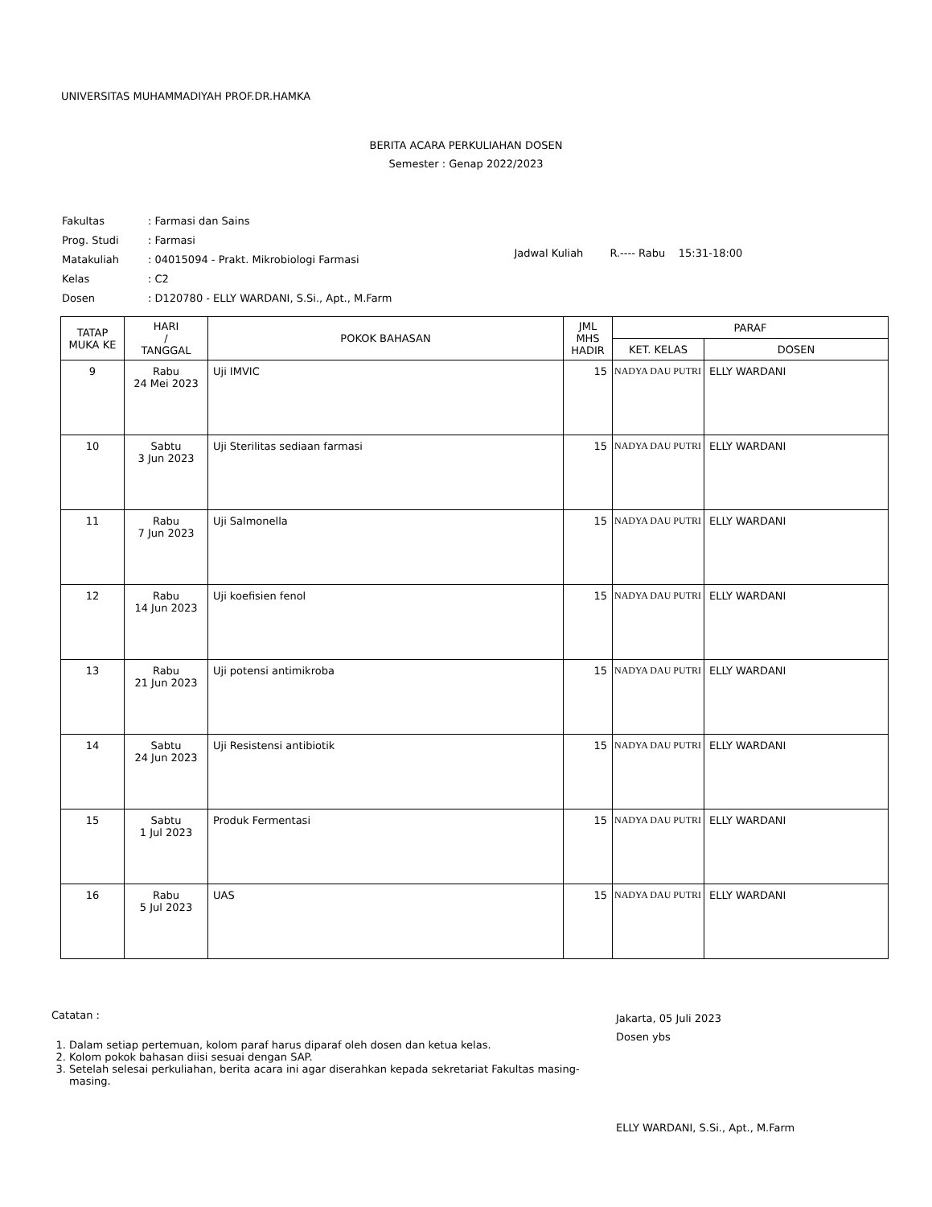UNIVERSITAS MUHAMMADIYAH PROF.DR.HAMKA
BERITA ACARA PERKULIAHAN DOSEN
Semester : Genap 2022/2023
| Fakultas | : Farmasi dan Sains |
| Prog. Studi | : Farmasi |
| Matakuliah | : 04015094 - Prakt. Mikrobiologi Farmasi |
| Kelas | : C2 |
| Dosen | : D120780 - ELLY WARDANI, S.Si., Apt., M.Farm |
Jadwal Kuliah R.---- Rabu 15:31-18:00
| TATAP MUKA KE | HARI / TANGGAL | POKOK BAHASAN | JML MHS HADIR | PARAF | |
| --- | --- | --- | --- | --- | --- |
| | | | | KET. KELAS | DOSEN |
| 9 | Rabu 24 Mei 2023 | Uji IMVIC | 15 | NADYA DAU PUTRI | ELLY WARDANI |
| 10 | Sabtu 3 Jun 2023 | Uji Sterilitas sediaan farmasi | 15 | NADYA DAU PUTRI | ELLY WARDANI |
| 11 | Rabu 7 Jun 2023 | Uji Salmonella | 15 | NADYA DAU PUTRI | ELLY WARDANI |
| 12 | Rabu 14 Jun 2023 | Uji koefisien fenol | 15 | NADYA DAU PUTRI | ELLY WARDANI |
| 13 | Rabu 21 Jun 2023 | Uji potensi antimikroba | 15 | NADYA DAU PUTRI | ELLY WARDANI |
| 14 | Sabtu 24 Jun 2023 | Uji Resistensi antibiotik | 15 | NADYA DAU PUTRI | ELLY WARDANI |
| 15 | Sabtu 1 Jul 2023 | Produk Fermentasi | 15 | NADYA DAU PUTRI | ELLY WARDANI |
| 16 | Rabu 5 Jul 2023 | UAS | 15 | NADYA DAU PUTRI | ELLY WARDANI |
Catatan :
1. Dalam setiap pertemuan, kolom paraf harus diparaf oleh dosen dan ketua kelas.
2. Kolom pokok bahasan diisi sesuai dengan SAP.
3. Setelah selesai perkuliahan, berita acara ini agar diserahkan kepada sekretariat Fakultas masing-masing.
Jakarta, 05 Juli 2023
Dosen ybs
ELLY WARDANI, S.Si., Apt., M.Farm